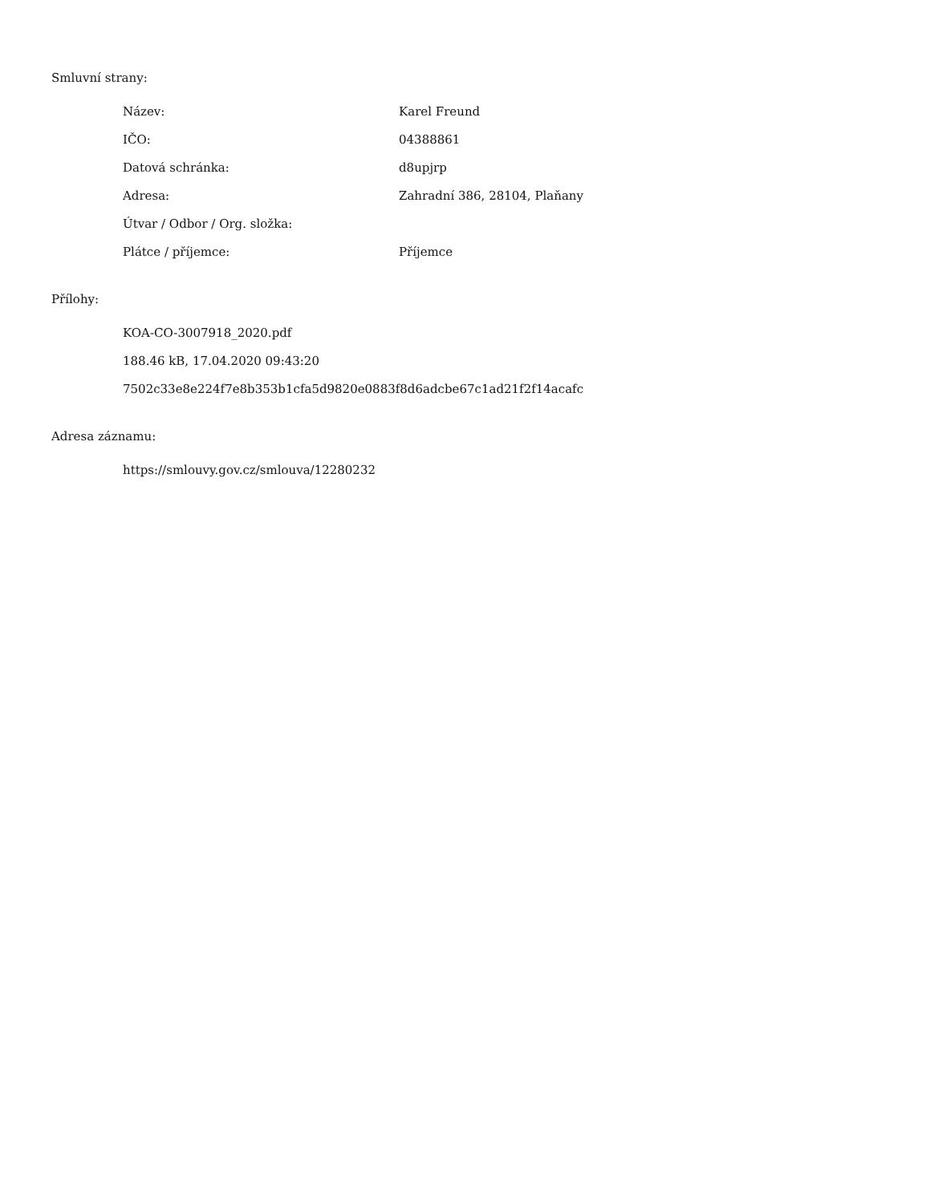Smluvní strany:
| Název: | Karel Freund |
| IČO: | 04388861 |
| Datová schránka: | d8upjrp |
| Adresa: | Zahradní 386, 28104, Plaňany |
| Útvar / Odbor / Org. složka: | |
| Plátce / příjemce: | Příjemce |
Přílohy:
KOA-CO-3007918_2020.pdf
188.46 kB, 17.04.2020 09:43:20
7502c33e8e224f7e8b353b1cfa5d9820e0883f8d6adcbe67c1ad21f2f14acafc
Adresa záznamu:
https://smlouvy.gov.cz/smlouva/12280232